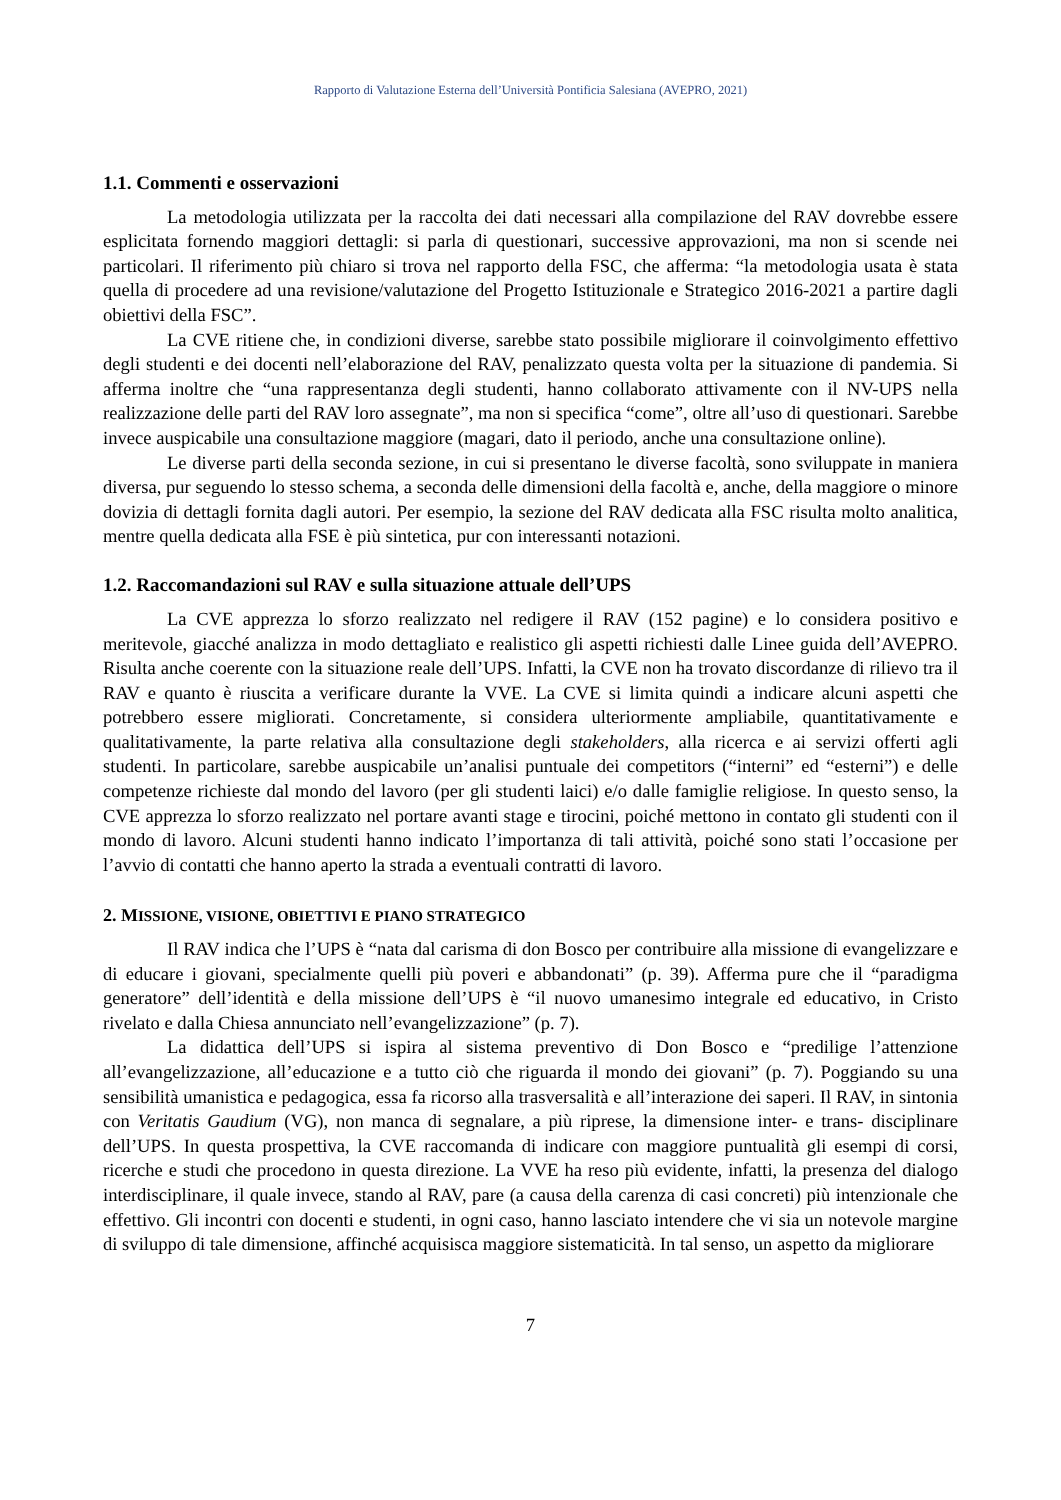Rapporto di Valutazione Esterna dell’Università Pontificia Salesiana (AVEPRO, 2021)
1.1. Commenti e osservazioni
La metodologia utilizzata per la raccolta dei dati necessari alla compilazione del RAV dovrebbe essere esplicitata fornendo maggiori dettagli: si parla di questionari, successive approvazioni, ma non si scende nei particolari. Il riferimento più chiaro si trova nel rapporto della FSC, che afferma: “la metodologia usata è stata quella di procedere ad una revisione/valutazione del Progetto Istituzionale e Strategico 2016-2021 a partire dagli obiettivi della FSC”.
La CVE ritiene che, in condizioni diverse, sarebbe stato possibile migliorare il coinvolgimento effettivo degli studenti e dei docenti nell’elaborazione del RAV, penalizzato questa volta per la situazione di pandemia. Si afferma inoltre che “una rappresentanza degli studenti, hanno collaborato attivamente con il NV-UPS nella realizzazione delle parti del RAV loro assegnate”, ma non si specifica “come”, oltre all’uso di questionari. Sarebbe invece auspicabile una consultazione maggiore (magari, dato il periodo, anche una consultazione online).
Le diverse parti della seconda sezione, in cui si presentano le diverse facoltà, sono sviluppate in maniera diversa, pur seguendo lo stesso schema, a seconda delle dimensioni della facoltà e, anche, della maggiore o minore dovizia di dettagli fornita dagli autori. Per esempio, la sezione del RAV dedicata alla FSC risulta molto analitica, mentre quella dedicata alla FSE è più sintetica, pur con interessanti notazioni.
1.2. Raccomandazioni sul RAV e sulla situazione attuale dell’UPS
La CVE apprezza lo sforzo realizzato nel redigere il RAV (152 pagine) e lo considera positivo e meritevole, giacché analizza in modo dettagliato e realistico gli aspetti richiesti dalle Linee guida dell’AVEPRO. Risulta anche coerente con la situazione reale dell’UPS. Infatti, la CVE non ha trovato discordanze di rilievo tra il RAV e quanto è riuscita a verificare durante la VVE. La CVE si limita quindi a indicare alcuni aspetti che potrebbero essere migliorati. Concretamente, si considera ulteriormente ampliabile, quantitativamente e qualitativamente, la parte relativa alla consultazione degli stakeholders, alla ricerca e ai servizi offerti agli studenti. In particolare, sarebbe auspicabile un’analisi puntuale dei competitors (“interni” ed “esterni”) e delle competenze richieste dal mondo del lavoro (per gli studenti laici) e/o dalle famiglie religiose. In questo senso, la CVE apprezza lo sforzo realizzato nel portare avanti stage e tirocini, poiché mettono in contato gli studenti con il mondo di lavoro. Alcuni studenti hanno indicato l’importanza di tali attività, poiché sono stati l’occasione per l’avvio di contatti che hanno aperto la strada a eventuali contratti di lavoro.
2. MISSIONE, VISIONE, OBIETTIVI E PIANO STRATEGICO
Il RAV indica che l’UPS è “nata dal carisma di don Bosco per contribuire alla missione di evangelizzare e di educare i giovani, specialmente quelli più poveri e abbandonati” (p. 39). Afferma pure che il “paradigma generatore” dell’identità e della missione dell’UPS è “il nuovo umanesimo integrale ed educativo, in Cristo rivelato e dalla Chiesa annunciato nell’evangelizzazione” (p. 7).
La didattica dell’UPS si ispira al sistema preventivo di Don Bosco e “predilige l’attenzione all’evangelizzazione, all’educazione e a tutto ciò che riguarda il mondo dei giovani” (p. 7). Poggiando su una sensibilità umanistica e pedagogica, essa fa ricorso alla trasversalità e all’interazione dei saperi. Il RAV, in sintonia con Veritatis Gaudium (VG), non manca di segnalare, a più riprese, la dimensione inter- e trans- disciplinare dell’UPS. In questa prospettiva, la CVE raccomanda di indicare con maggiore puntualità gli esempi di corsi, ricerche e studi che procedono in questa direzione. La VVE ha reso più evidente, infatti, la presenza del dialogo interdisciplinare, il quale invece, stando al RAV, pare (a causa della carenza di casi concreti) più intenzionale che effettivo. Gli incontri con docenti e studenti, in ogni caso, hanno lasciato intendere che vi sia un notevole margine di sviluppo di tale dimensione, affinché acquisisca maggiore sistematicità. In tal senso, un aspetto da migliorare
7